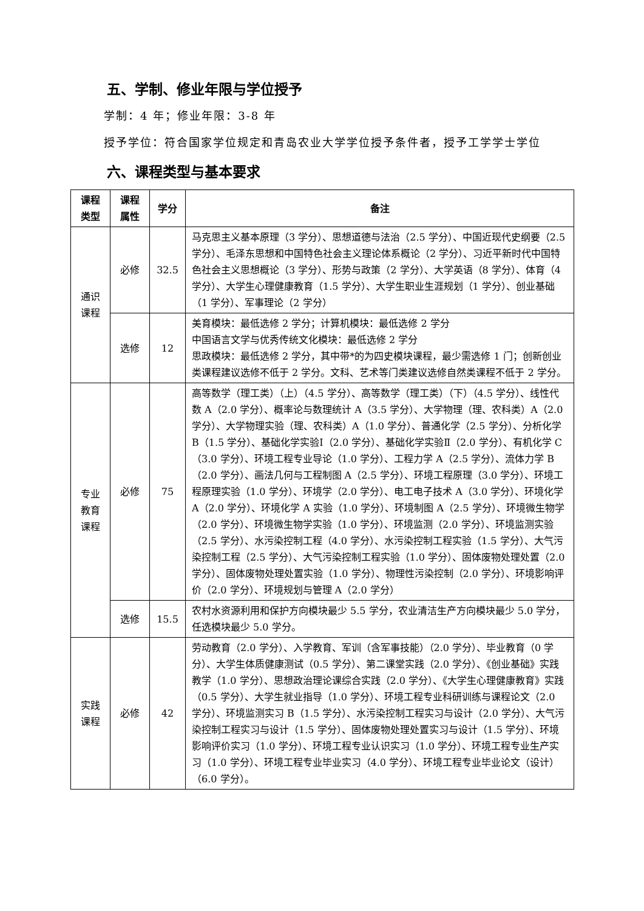五、学制、修业年限与学位授予
学制：4 年；修业年限：3-8 年
授予学位：符合国家学位规定和青岛农业大学学位授予条件者，授予工学学士学位
六、课程类型与基本要求
| 课程类型 | 课程属性 | 学分 | 备注 |
| --- | --- | --- | --- |
| 通识课程 | 必修 | 32.5 | 马克思主义基本原理（3 学分）、思想道德与法治（2.5 学分）、中国近现代史纲要（2.5 学分）、毛泽东思想和中国特色社会主义理论体系概论（2 学分）、习近平新时代中国特色社会主义思想概论（3 学分）、形势与政策（2 学分）、大学英语（8 学分）、体育（4 学分）、大学生心理健康教育（1.5 学分）、大学生职业生涯规划（1 学分）、创业基础（1 学分）、军事理论（2 学分） |
| | 选修 | 12 | 美育模块：最低选修 2 学分；计算机模块：最低选修 2 学分 中国语言文学与优秀传统文化模块：最低选修 2 学分 思政模块：最低选修 2 学分，其中带*的为四史模块课程，最少需选修 1 门；创新创业类课程建议选修不低于 2 学分。文科、艺术等门类建议选修自然类课程不低于 2 学分。 |
| 专业教育课程 | 必修 | 75 | 高等数学（理工类）（上）（4.5 学分）、高等数学（理工类）（下）（4.5 学分）、线性代数 A（2.0 学分）、概率论与数理统计 A（3.5 学分）、大学物理（理、农科类）A（2.0 学分）、大学物理实验（理、农科类）A（1.0 学分）、普通化学（2.5 学分）、分析化学 B（1.5 学分）、基础化学实验Ⅰ（2.0 学分）、基础化学实验Ⅱ（2.0 学分）、有机化学 C（3.0 学分）、环境工程专业导论（1.0 学分）、工程力学 A（2.5 学分）、流体力学 B（2.0 学分）、画法几何与工程制图 A（2.5 学分）、环境工程原理（3.0 学分）、环境工程原理实验（1.0 学分）、环境学（2.0 学分）、电工电子技术 A（3.0 学分）、环境化学 A（2.0 学分）、环境化学 A 实验（1.0 学分）、环境制图 A（2.5 学分）、环境微生物学（2.0 学分）、环境微生物学实验（1.0 学分）、环境监测（2.0 学分）、环境监测实验（2.5 学分）、水污染控制工程（4.0 学分）、水污染控制工程实验（1.5 学分）、大气污染控制工程（2.5 学分）、大气污染控制工程实验（1.0 学分）、固体废物处理处置（2.0 学分）、固体废物处理处置实验（1.0 学分）、物理性污染控制（2.0 学分）、环境影响评价（2.0 学分）、环境规划与管理 A（2.0 学分） |
| | 选修 | 15.5 | 农村水资源利用和保护方向模块最少 5.5 学分，农业清洁生产方向模块最少 5.0 学分，任选模块最少 5.0 学分。 |
| 实践课程 | 必修 | 42 | 劳动教育（2.0 学分）、入学教育、军训（含军事技能）（2.0 学分）、毕业教育（0 学分）、大学生体质健康测试（0.5 学分）、第二课堂实践（2.0 学分）、《创业基础》实践教学（1.0 学分）、思想政治理论课综合实践（2.0 学分）、《大学生心理健康教育》实践（0.5 学分）、大学生就业指导（1.0 学分）、环境工程专业科研训练与课程论文（2.0 学分）、环境监测实习 B（1.5 学分）、水污染控制工程实习与设计（2.0 学分）、大气污染控制工程实习与设计（1.5 学分）、固体废物处理处置实习与设计（1.5 学分）、环境影响评价实习（1.0 学分）、环境工程专业认识实习（1.0 学分）、环境工程专业生产实习（1.0 学分）、环境工程专业毕业实习（4.0 学分）、环境工程专业毕业论文（设计）（6.0 学分）。 |